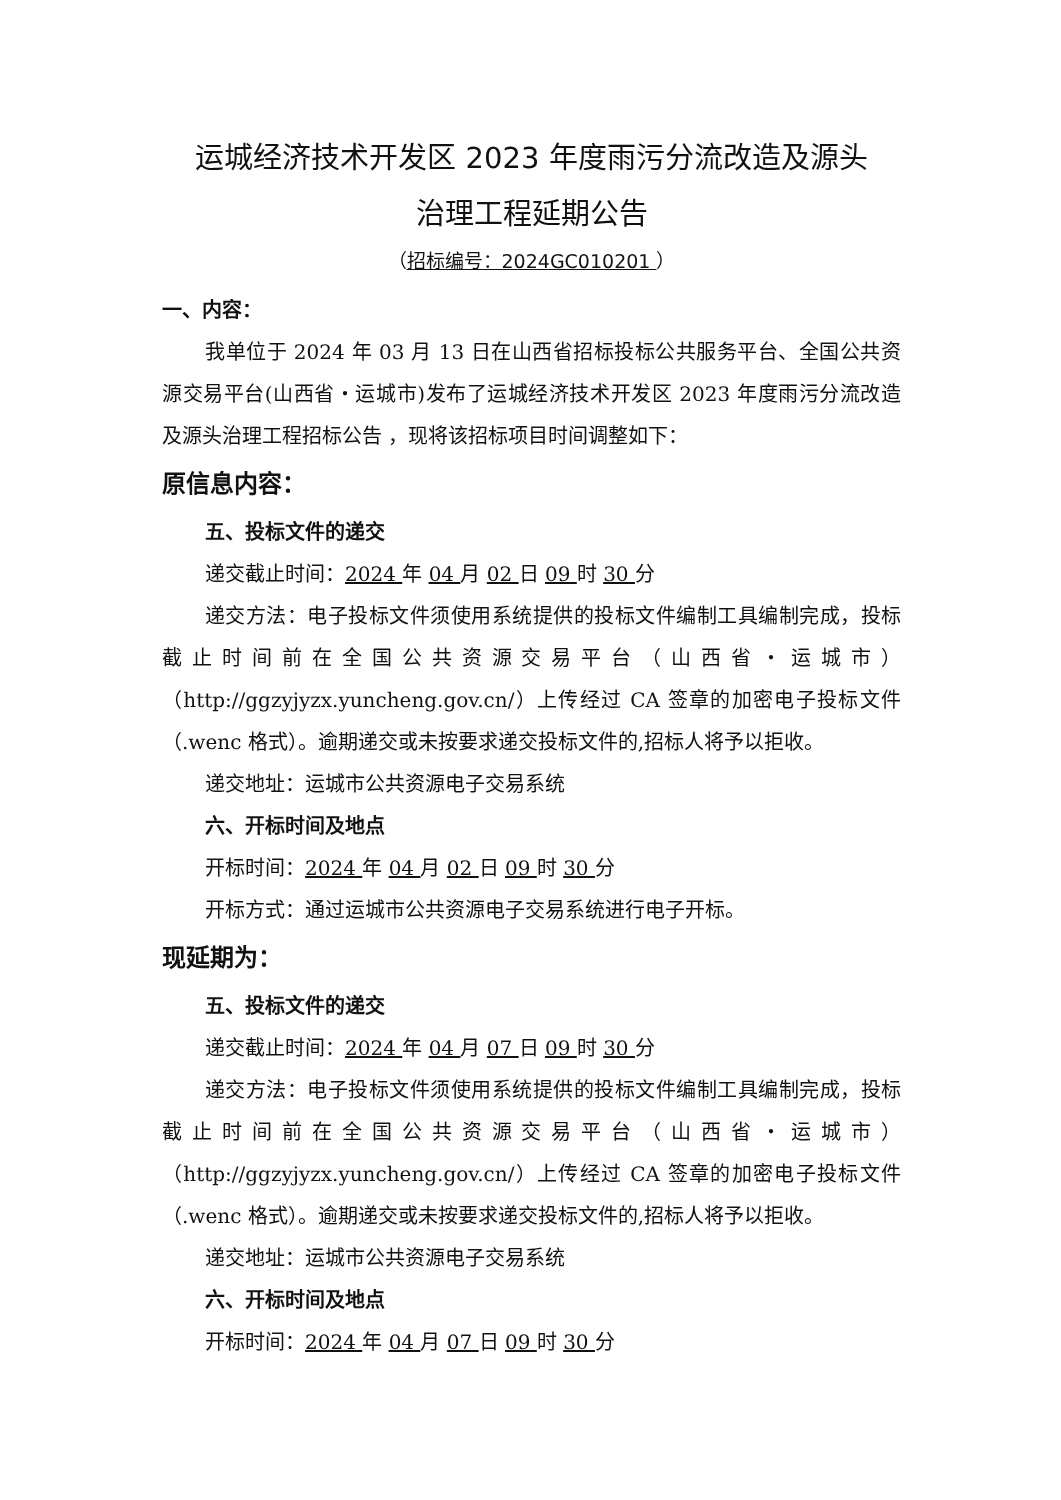运城经济技术开发区 2023 年度雨污分流改造及源头
治理工程延期公告
（招标编号：2024GC010201 ）
一、内容：
我单位于 2024 年 03 月 13 日在山西省招标投标公共服务平台、全国公共资源交易平台(山西省・运城市)发布了运城经济技术开发区 2023 年度雨污分流改造及源头治理工程招标公告 ，现将该招标项目时间调整如下：
原信息内容：
五、投标文件的递交
递交截止时间：2024 年 04 月 02 日 09 时 30 分
递交方法：电子投标文件须使用系统提供的投标文件编制工具编制完成，投标截止时间前在全国公共资源交易平台（山西省・运城市）（http://ggzyjyzx.yuncheng.gov.cn/）上传经过 CA 签章的加密电子投标文件（.wenc 格式）。逾期递交或未按要求递交投标文件的,招标人将予以拒收。
递交地址：运城市公共资源电子交易系统
六、开标时间及地点
开标时间：2024 年 04 月 02 日 09 时 30 分
开标方式：通过运城市公共资源电子交易系统进行电子开标。
现延期为：
五、投标文件的递交
递交截止时间：2024 年 04 月 07 日 09 时 30 分
递交方法：电子投标文件须使用系统提供的投标文件编制工具编制完成，投标截止时间前在全国公共资源交易平台（山西省・运城市）（http://ggzyjyzx.yuncheng.gov.cn/）上传经过 CA 签章的加密电子投标文件（.wenc 格式）。逾期递交或未按要求递交投标文件的,招标人将予以拒收。
递交地址：运城市公共资源电子交易系统
六、开标时间及地点
开标时间：2024 年 04 月 07 日 09 时 30 分